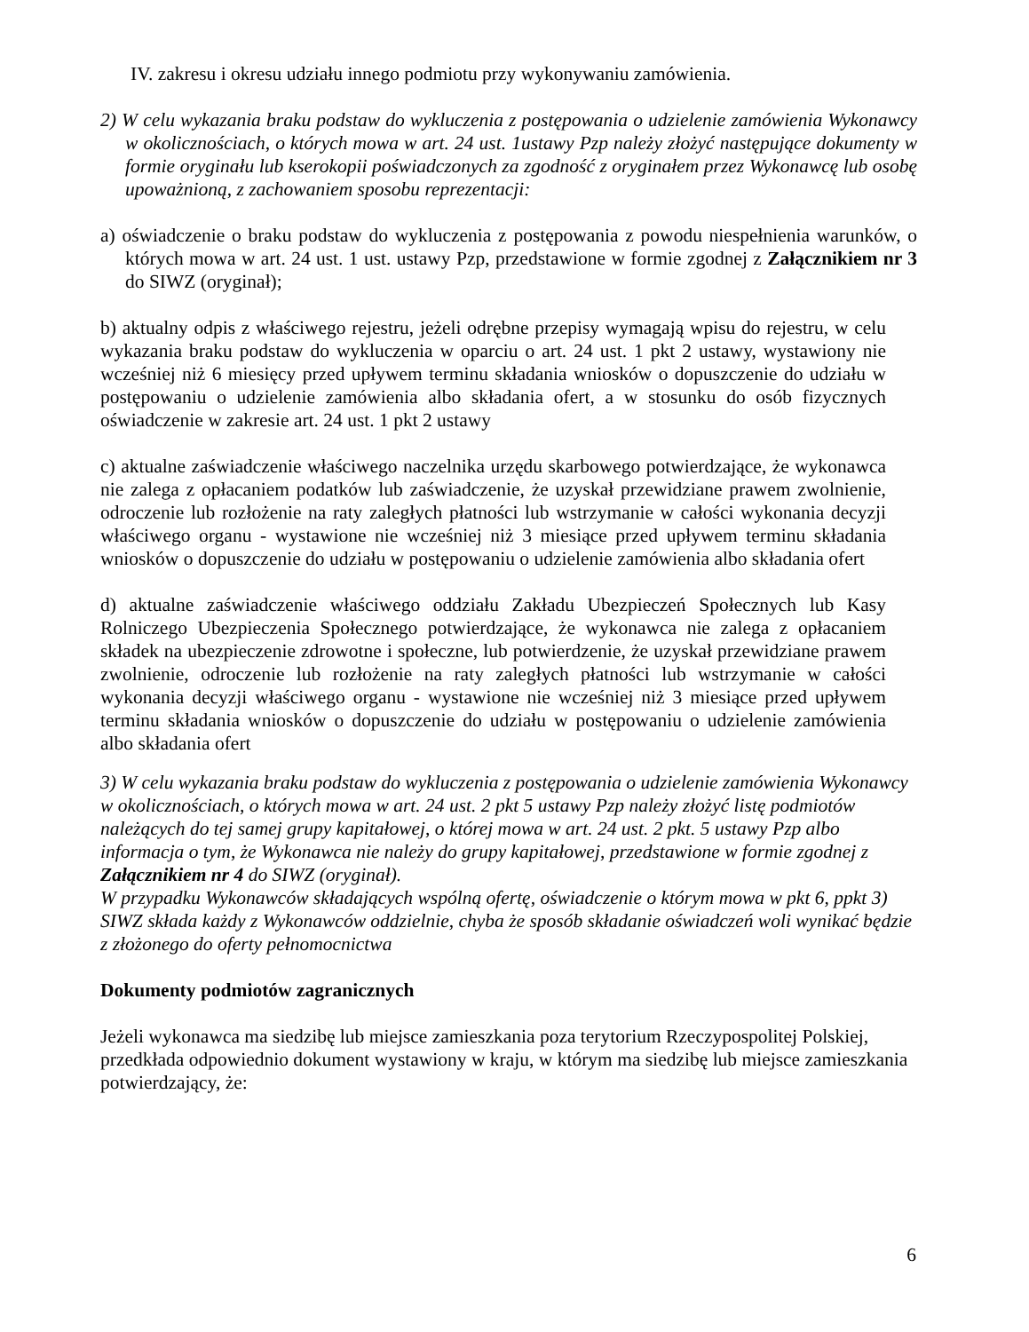IV. zakresu i okresu udziału innego podmiotu przy wykonywaniu zamówienia.
2) W celu wykazania braku podstaw do wykluczenia z postępowania o udzielenie zamówienia Wykonawcy w okolicznościach, o których mowa w art. 24 ust. 1ustawy Pzp należy złożyć następujące dokumenty w formie oryginału lub kserokopii poświadczonych za zgodność z oryginałem przez Wykonawcę lub osobę upoważnioną, z zachowaniem sposobu reprezentacji:
a) oświadczenie o braku podstaw do wykluczenia z postępowania z powodu niespełnienia warunków, o których mowa w art. 24 ust. 1 ust. ustawy Pzp, przedstawione w formie zgodnej z Załącznikiem nr 3 do SIWZ (oryginał);
b) aktualny odpis z właściwego rejestru, jeżeli odrębne przepisy wymagają wpisu do rejestru, w celu wykazania braku podstaw do wykluczenia w oparciu o art. 24 ust. 1 pkt 2 ustawy, wystawiony nie wcześniej niż 6 miesięcy przed upływem terminu składania wniosków o dopuszczenie do udziału w postępowaniu o udzielenie zamówienia albo składania ofert, a w stosunku do osób fizycznych oświadczenie w zakresie art. 24 ust. 1 pkt 2 ustawy
c) aktualne zaświadczenie właściwego naczelnika urzędu skarbowego potwierdzające, że wykonawca nie zalega z opłacaniem podatków lub zaświadczenie, że uzyskał przewidziane prawem zwolnienie, odroczenie lub rozłożenie na raty zaległych płatności lub wstrzymanie w całości wykonania decyzji właściwego organu - wystawione nie wcześniej niż 3 miesiące przed upływem terminu składania wniosków o dopuszczenie do udziału w postępowaniu o udzielenie zamówienia albo składania ofert
d) aktualne zaświadczenie właściwego oddziału Zakładu Ubezpieczeń Społecznych lub Kasy Rolniczego Ubezpieczenia Społecznego potwierdzające, że wykonawca nie zalega z opłacaniem składek na ubezpieczenie zdrowotne i społeczne, lub potwierdzenie, że uzyskał przewidziane prawem zwolnienie, odroczenie lub rozłożenie na raty zaległych płatności lub wstrzymanie w całości wykonania decyzji właściwego organu - wystawione nie wcześniej niż 3 miesiące przed upływem terminu składania wniosków o dopuszczenie do udziału w postępowaniu o udzielenie zamówienia albo składania ofert
3) W celu wykazania braku podstaw do wykluczenia z postępowania o udzielenie zamówienia Wykonawcy w okolicznościach, o których mowa w art. 24 ust. 2 pkt 5 ustawy Pzp należy złożyć listę podmiotów należących do tej samej grupy kapitałowej, o której mowa w art. 24 ust. 2 pkt. 5 ustawy Pzp albo informacja o tym, że Wykonawca nie należy do grupy kapitałowej, przedstawione w formie zgodnej z Załącznikiem nr 4 do SIWZ (oryginał).
W przypadku Wykonawców składających wspólną ofertę, oświadczenie o którym mowa w pkt 6, ppkt 3) SIWZ składa każdy z Wykonawców oddzielnie, chyba że sposób składanie oświadczeń woli wynikać będzie z złożonego do oferty pełnomocnictwa
Dokumenty podmiotów zagranicznych
Jeżeli wykonawca ma siedzibę lub miejsce zamieszkania poza terytorium Rzeczypospolitej Polskiej, przedkłada odpowiednio dokument wystawiony w kraju, w którym ma siedzibę lub miejsce zamieszkania potwierdzający, że:
6